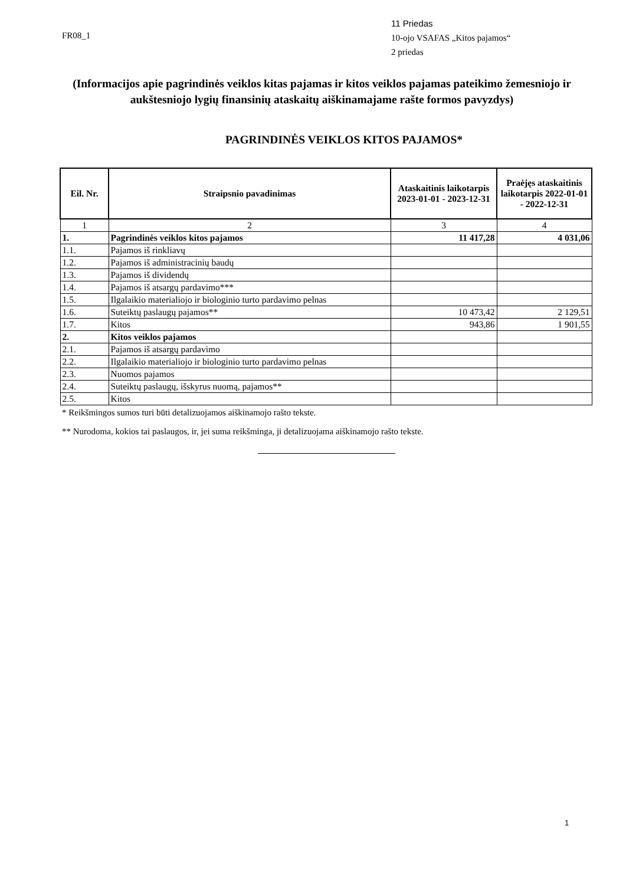FR08_1
11 Priedas
10-ojo VSAFAS „Kitos pajamos“
2 priedas
(Informacijos apie pagrindinės veiklos kitas pajamas ir kitos veiklos pajamas pateikimo žemesniojo ir aukštesniojo lygių finansinių ataskaitų aiškinamajame rašte formos pavyzdys)
PAGRINDINĖS VEIKLOS KITOS PAJAMOS*
| Eil. Nr. | Straipsnio pavadinimas | Ataskaitinis laikotarpis 2023-01-01 - 2023-12-31 | Praėjęs ataskaitinis laikotarpis 2022-01-01 - 2022-12-31 |
| --- | --- | --- | --- |
| 1 | 2 | 3 | 4 |
| 1. | Pagrindinės veiklos kitos pajamos | 11 417,28 | 4 031,06 |
| 1.1. | Pajamos iš rinkliavų | | |
| 1.2. | Pajamos iš administracinių baudų | | |
| 1.3. | Pajamos iš dividendų | | |
| 1.4. | Pajamos iš atsargų pardavimo*** | | |
| 1.5. | Ilgalaikio materialiojo ir biologinio turto pardavimo pelnas | | |
| 1.6. | Suteiktų paslaugų pajamos** | 10 473,42 | 2 129,51 |
| 1.7. | Kitos | 943,86 | 1 901,55 |
| 2. | Kitos veiklos pajamos | | |
| 2.1. | Pajamos iš atsargų pardavimo | | |
| 2.2. | Ilgalaikio materialiojo ir biologinio turto pardavimo pelnas | | |
| 2.3. | Nuomos pajamos | | |
| 2.4. | Suteiktų paslaugų, išskyrus nuomą, pajamos** | | |
| 2.5. | Kitos | | |
* Reikšmingos sumos turi būti detalizuojamos aiškinamojo rašto tekste.
** Nurodoma, kokios tai paslaugos, ir, jei suma reikšminga, ji detalizuojama aiškinamojo rašto tekste.
1